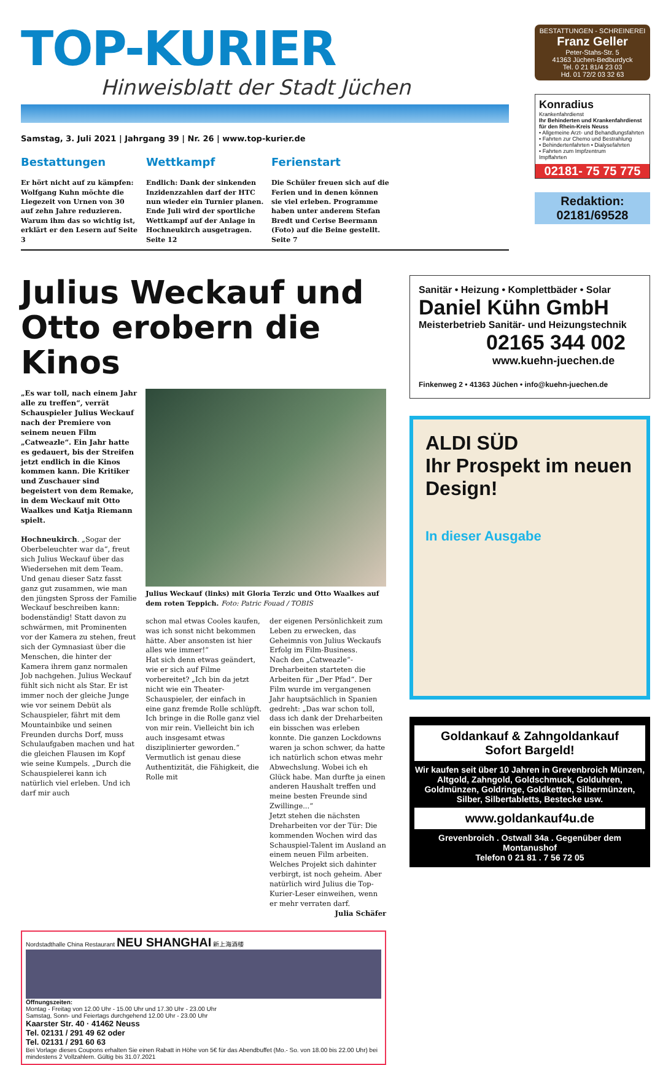TOP-KURIER
Hinweisblatt der Stadt Jüchen
Samstag, 3. Juli 2021 | Jahrgang 39 | Nr. 26 | www.top-kurier.de
Bestattungen
Er hört nicht auf zu kämpfen: Wolfgang Kuhn möchte die Liegezeit von Urnen von 30 auf zehn Jahre reduzieren. Warum ihm das so wichtig ist, erklärt er den Lesern auf Seite 3
Wettkampf
Endlich: Dank der sinkenden Inzidenzzahlen darf der HTC nun wieder ein Turnier planen. Ende Juli wird der sportliche Wettkampf auf der Anlage in Hochneukirch ausgetragen. Seite 12
Ferienstart
Die Schüler freuen sich auf die Ferien und in denen können sie viel erleben. Programme haben unter anderem Stefan Bredt und Cerise Beermann (Foto) auf die Beine gestellt. Seite 7
BESTATTUNGEN - SCHREINEREI
Franz Geller
Peter-Stahs-Str. 5
41363 Jüchen-Bedburdyck
Tel. 0 21 81/4 23 03
Hd. 01 72/2 03 32 63
Konradius
Krankenfahrdienst
Ihr Behinderten und Krankenfahrdienst für den Rhein-Kreis Neuss
• Allgemeine Arzt- und Behandlungsfahrten
• Fahrten zur Chemo und Bestrahlung
• Behindertenfahrten • Dialysefahrten
• Fahrten zum Impfzentrum
Impffahrten
02181- 75 75 775
Redaktion:
02181/69528
Julius Weckauf und Otto erobern die Kinos
„Es war toll, nach einem Jahr alle zu treffen“, verrät Schauspieler Julius Weckauf nach der Premiere von seinem neuen Film „Catweazle“. Ein Jahr hatte es gedauert, bis der Streifen jetzt endlich in die Kinos kommen kann. Die Kritiker und Zuschauer sind begeistert von dem Remake, in dem Weckauf mit Otto Waalkes und Katja Riemann spielt.
Hochneukirch. „Sogar der Oberbeleuchter war da“, freut sich Julius Weckauf über das Wiedersehen mit dem Team. Und genau dieser Satz fasst ganz gut zusammen, wie man den jüngsten Spross der Familie Weckauf beschreiben kann: bodenständig! Statt davon zu schwärmen, mit Prominenten vor der Kamera zu stehen, freut sich der Gymnasiast über die Menschen, die hinter der Kamera ihrem ganz normalen Job nachgehen. Julius Weckauf fühlt sich nicht als Star. Er ist immer noch der gleiche Junge wie vor seinem Debüt als Schauspieler, fährt mit dem Mountainbike und seinen Freunden durchs Dorf, muss Schulaufgaben machen und hat die gleichen Flausen im Kopf wie seine Kumpels. „Durch die Schauspielerei kann ich natürlich viel erleben. Und ich darf mir auch
Julius Weckauf (links) mit Gloria Terzic und Otto Waalkes auf dem roten Teppich. Foto: Patric Fouad / TOBIS
schon mal etwas Cooles kaufen, was ich sonst nicht bekommen hätte. Aber ansonsten ist hier alles wie immer!“
Hat sich denn etwas geändert, wie er sich auf Filme vorbereitet? „Ich bin da jetzt nicht wie ein Theater-Schauspieler, der einfach in eine ganz fremde Rolle schlüpft. Ich bringe in die Rolle ganz viel von mir rein. Vielleicht bin ich auch insgesamt etwas disziplinierter geworden.“ Vermutlich ist genau diese Authentizität, die Fähigkeit, die Rolle mit
der eigenen Persönlichkeit zum Leben zu erwecken, das Geheimnis von Julius Weckaufs Erfolg im Film-Business.
Nach den „Catweazle“-Dreharbeiten starteten die Arbeiten für „Der Pfad“. Der Film wurde im vergangenen Jahr hauptsächlich in Spanien gedreht: „Das war schon toll, dass ich dank der Dreharbeiten ein bisschen was erleben konnte. Die ganzen Lockdowns waren ja schon schwer, da hatte ich natürlich schon etwas mehr Abwechslung. Wobei ich eh Glück habe. Man durfte ja einen anderen Haushalt treffen und meine besten Freunde sind Zwillinge...“
Jetzt stehen die nächsten Dreharbeiten vor der Tür: Die kommenden Wochen wird das Schauspiel-Talent im Ausland an einem neuen Film arbeiten. Welches Projekt sich dahinter verbirgt, ist noch geheim. Aber natürlich wird Julius die Top-Kurier-Leser einweihen, wenn er mehr verraten darf.
Julia Schäfer
Nordstadthalle China Restaurant NEU SHANGHAI 新上海酒楼
Öffnungszeiten:
Montag - Freitag von 12.00 Uhr - 15.00 Uhr und 17.30 Uhr - 23.00 Uhr
Samstag, Sonn- und Feiertags durchgehend 12.00 Uhr - 23.00 Uhr
Kaarster Str. 40 · 41462 Neuss
Tel. 02131 / 291 49 62 oder
Tel. 02131 / 291 60 63
Bei Vorlage dieses Coupons erhalten Sie einen Rabatt in Höhe von 5€ für das Abendbuffet (Mo.- So. von 18.00 bis 22.00 Uhr) bei mindestens 2 Vollzahlern. Gültig bis 31.07.2021
Sanitär • Heizung • Komplettbäder • Solar
Daniel Kühn GmbH
Meisterbetrieb Sanitär- und Heizungstechnik
02165 344 002
www.kuehn-juechen.de
Finkenweg 2 • 41363 Jüchen • info@kuehn-juechen.de
ALDI SÜD
Ihr Prospekt im neuen Design!
In dieser Ausgabe
Goldankauf & Zahngoldankauf
Sofort Bargeld!
Wir kaufen seit über 10 Jahren in Grevenbroich Münzen, Altgold, Zahngold, Goldschmuck, Golduhren, Goldmünzen, Goldringe, Goldketten, Silbermünzen, Silber, Silbertabletts, Bestecke usw.
www.goldankauf4u.de
Grevenbroich . Ostwall 34a . Gegenüber dem Montanushof
Telefon 0 21 81 . 7 56 72 05